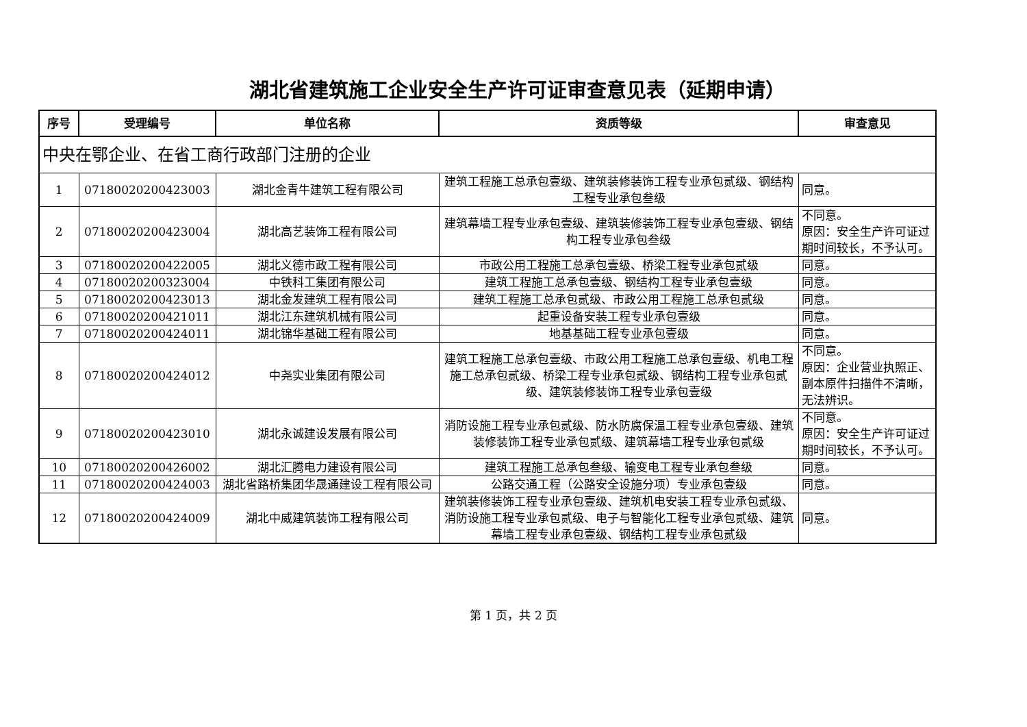湖北省建筑施工企业安全生产许可证审查意见表（延期申请）
| 序号 | 受理编号 | 单位名称 | 资质等级 | 审查意见 |
| --- | --- | --- | --- | --- |
| 中央在鄂企业、在省工商行政部门注册的企业 | | | | |
| 1 | 07180020200423003 | 湖北金青牛建筑工程有限公司 | 建筑工程施工总承包壹级、建筑装修装饰工程专业承包贰级、钢结构工程专业承包叁级 | 同意。 |
| 2 | 07180020200423004 | 湖北高艺装饰工程有限公司 | 建筑幕墙工程专业承包壹级、建筑装修装饰工程专业承包壹级、钢结构工程专业承包叁级 | 不同意。 原因：安全生产许可证过期时间较长，不予认可。 |
| 3 | 07180020200422005 | 湖北义德市政工程有限公司 | 市政公用工程施工总承包壹级、桥梁工程专业承包贰级 | 同意。 |
| 4 | 07180020200323004 | 中铁科工集团有限公司 | 建筑工程施工总承包壹级、钢结构工程专业承包壹级 | 同意。 |
| 5 | 07180020200423013 | 湖北金发建筑工程有限公司 | 建筑工程施工总承包贰级、市政公用工程施工总承包贰级 | 同意。 |
| 6 | 07180020200421011 | 湖北江东建筑机械有限公司 | 起重设备安装工程专业承包壹级 | 同意。 |
| 7 | 07180020200424011 | 湖北锦华基础工程有限公司 | 地基基础工程专业承包壹级 | 同意。 |
| 8 | 07180020200424012 | 中尧实业集团有限公司 | 建筑工程施工总承包壹级、市政公用工程施工总承包壹级、机电工程施工总承包贰级、桥梁工程专业承包贰级、钢结构工程专业承包贰级、建筑装修装饰工程专业承包壹级 | 不同意。 原因：企业营业执照正、副本原件扫描件不清晰，无法辨识。 |
| 9 | 07180020200423010 | 湖北永诚建设发展有限公司 | 消防设施工程专业承包贰级、防水防腐保温工程专业承包壹级、建筑装修装饰工程专业承包贰级、建筑幕墙工程专业承包贰级 | 不同意。 原因：安全生产许可证过期时间较长，不予认可。 |
| 10 | 07180020200426002 | 湖北汇腾电力建设有限公司 | 建筑工程施工总承包叁级、输变电工程专业承包叁级 | 同意。 |
| 11 | 07180020200424003 | 湖北省路桥集团华晟通建设工程有限公司 | 公路交通工程（公路安全设施分项）专业承包壹级 | 同意。 |
| 12 | 07180020200424009 | 湖北中威建筑装饰工程有限公司 | 建筑装修装饰工程专业承包壹级、建筑机电安装工程专业承包贰级、消防设施工程专业承包贰级、电子与智能化工程专业承包贰级、建筑幕墙工程专业承包壹级、钢结构工程专业承包贰级 | 同意。 |
第 1 页，共 2 页